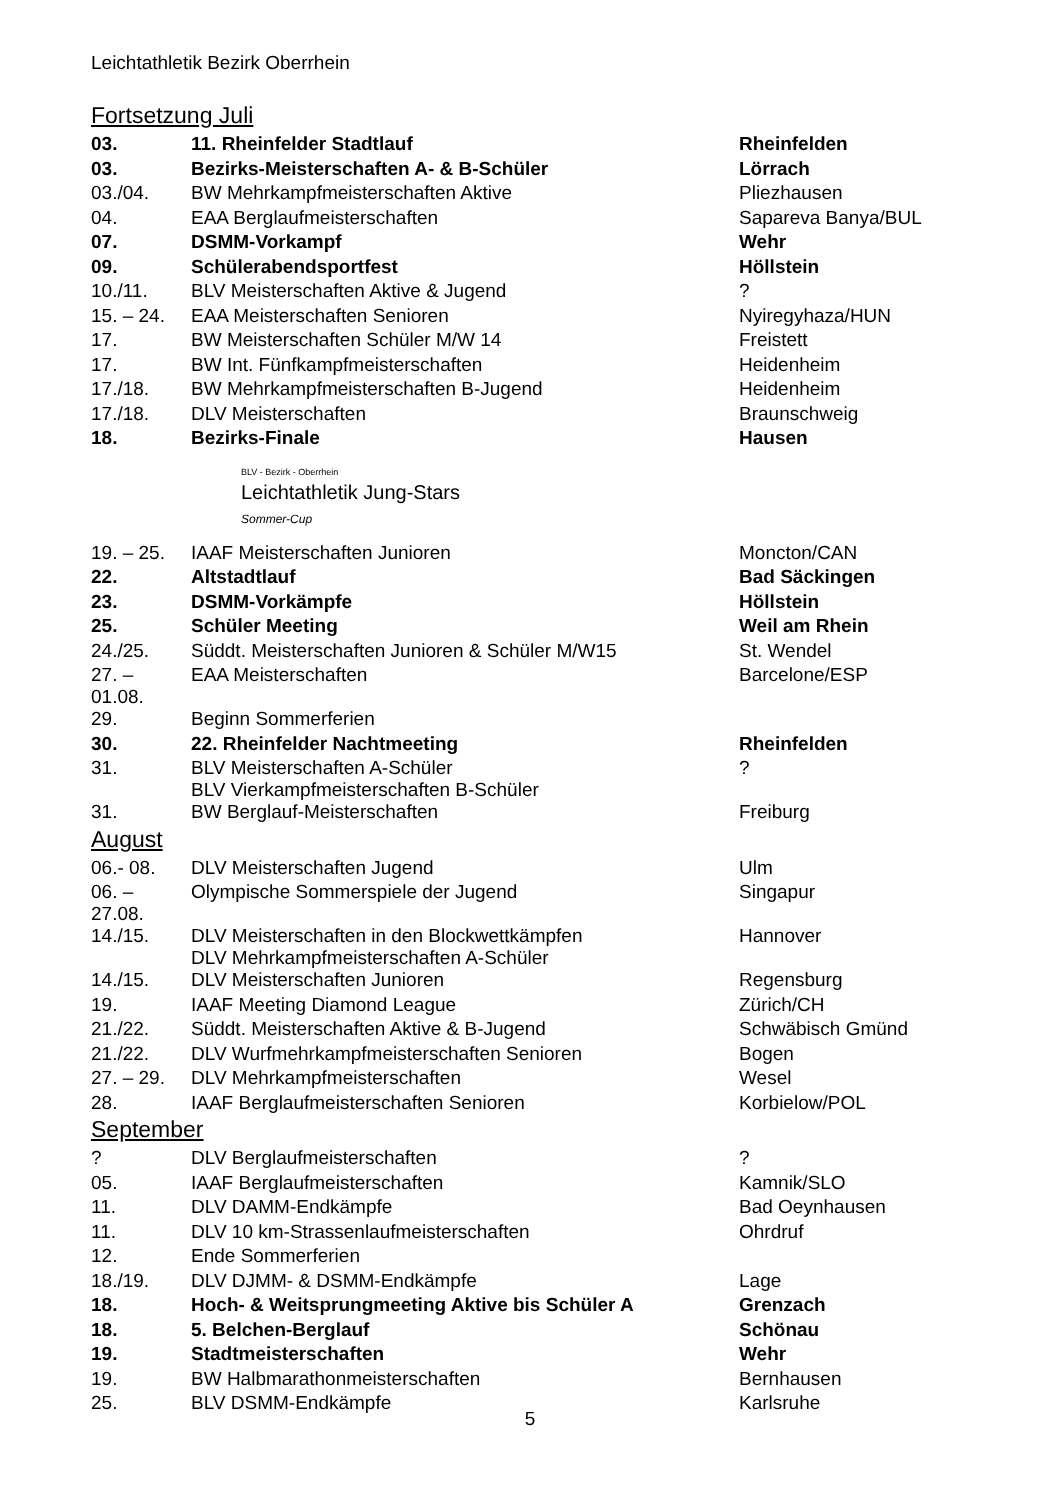Leichtathletik Bezirk Oberrhein
Fortsetzung Juli
| 03. | 11. Rheinfelder Stadtlauf | Rheinfelden |
| 03. | Bezirks-Meisterschaften A- & B-Schüler | Lörrach |
| 03./04. | BW Mehrkampfmeisterschaften Aktive | Pliezhausen |
| 04. | EAA Berglaufmeisterschaften | Sapareva Banya/BUL |
| 07. | DSMM-Vorkampf | Wehr |
| 09. | Schülerabendsportfest | Höllstein |
| 10./11. | BLV Meisterschaften Aktive & Jugend | ? |
| 15. – 24. | EAA Meisterschaften Senioren | Nyiregyhaza/HUN |
| 17. | BW Meisterschaften Schüler M/W 14 | Freistett |
| 17. | BW Int. Fünfkampfmeisterschaften | Heidenheim |
| 17./18. | BW Mehrkampfmeisterschaften B-Jugend | Heidenheim |
| 17./18. | DLV Meisterschaften | Braunschweig |
| 18. | Bezirks-Finale | Hausen |
BLV - Bezirk - Oberrhein
Leichtathletik Jung-Stars
Sommer-Cup
| 19. – 25. | IAAF Meisterschaften Junioren | Moncton/CAN |
| 22. | Altstadtlauf | Bad Säckingen |
| 23. | DSMM-Vorkämpfe | Höllstein |
| 25. | Schüler Meeting | Weil am Rhein |
| 24./25. | Süddt. Meisterschaften Junioren & Schüler M/W15 | St. Wendel |
| 27. – 01.08. | EAA Meisterschaften | Barcelone/ESP |
| 29. | Beginn Sommerferien | |
| 30. | 22. Rheinfelder Nachtmeeting | Rheinfelden |
| 31. | BLV Meisterschaften A-Schüler BLV Vierkampfmeisterschaften B-Schüler | ? |
| 31. | BW Berglauf-Meisterschaften | Freiburg |
August
| 06.- 08. | DLV Meisterschaften Jugend | Ulm |
| 06. – 27.08. | Olympische Sommerspiele der Jugend | Singapur |
| 14./15. | DLV Meisterschaften in den Blockwettkämpfen DLV Mehrkampfmeisterschaften A-Schüler | Hannover |
| 14./15. | DLV Meisterschaften Junioren | Regensburg |
| 19. | IAAF Meeting Diamond League | Zürich/CH |
| 21./22. | Süddt. Meisterschaften Aktive & B-Jugend | Schwäbisch Gmünd |
| 21./22. | DLV Wurfmehrkampfmeisterschaften Senioren | Bogen |
| 27. – 29. | DLV Mehrkampfmeisterschaften | Wesel |
| 28. | IAAF Berglaufmeisterschaften Senioren | Korbielow/POL |
September
| ? | DLV Berglaufmeisterschaften | ? |
| 05. | IAAF Berglaufmeisterschaften | Kamnik/SLO |
| 11. | DLV DAMM-Endkämpfe | Bad Oeynhausen |
| 11. | DLV 10 km-Strassenlaufmeisterschaften | Ohrdruf |
| 12. | Ende Sommerferien | |
| 18./19. | DLV DJMM- & DSMM-Endkämpfe | Lage |
| 18. | Hoch- & Weitsprungmeeting Aktive bis Schüler A | Grenzach |
| 18. | 5. Belchen-Berglauf | Schönau |
| 19. | Stadtmeisterschaften | Wehr |
| 19. | BW Halbmarathonmeisterschaften | Bernhausen |
| 25. | BLV DSMM-Endkämpfe | Karlsruhe |
5